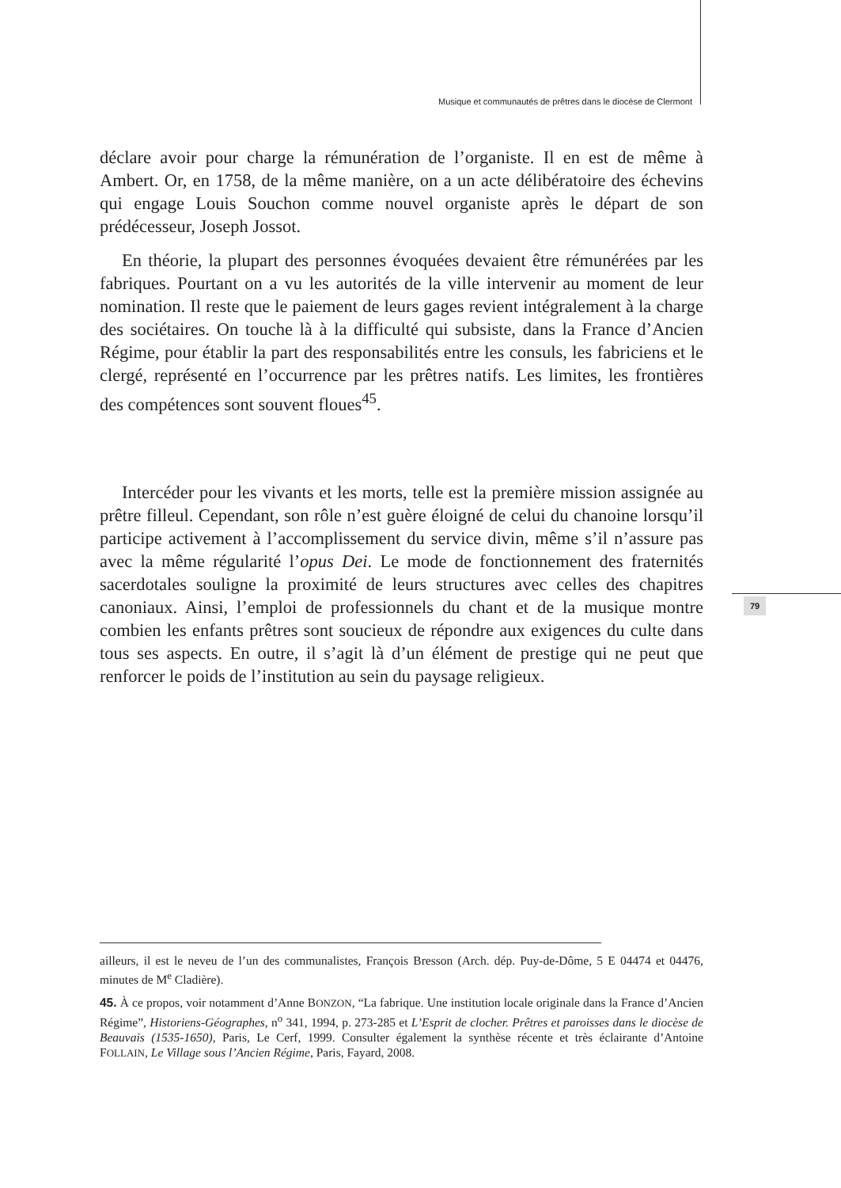Musique et communautés de prêtres dans le diocèse de Clermont
79
déclare avoir pour charge la rémunération de l’organiste. Il en est de même à Ambert. Or, en 1758, de la même manière, on a un acte délibératoire des échevins qui engage Louis Souchon comme nouvel organiste après le départ de son prédécesseur, Joseph Jossot.
En théorie, la plupart des personnes évoquées devaient être rémunérées par les fabriques. Pourtant on a vu les autorités de la ville intervenir au moment de leur nomination. Il reste que le paiement de leurs gages revient intégralement à la charge des sociétaires. On touche là à la difficulté qui subsiste, dans la France d’Ancien Régime, pour établir la part des responsabilités entre les consuls, les fabriciens et le clergé, représenté en l’occurrence par les prêtres natifs. Les limites, les frontières des compétences sont souvent floues<sup>45</sup>.
Intercéder pour les vivants et les morts, telle est la première mission assignée au prêtre filleul. Cependant, son rôle n’est guère éloigné de celui du chanoine lorsqu’il participe activement à l’accomplissement du service divin, même s’il n’assure pas avec la même régularité l’opus Dei. Le mode de fonctionnement des fraternités sacerdotales souligne la proximité de leurs structures avec celles des chapitres canoniaux. Ainsi, l’emploi de professionnels du chant et de la musique montre combien les enfants prêtres sont soucieux de répondre aux exigences du culte dans tous ses aspects. En outre, il s’agit là d’un élément de prestige qui ne peut que renforcer le poids de l’institution au sein du paysage religieux.
ailleurs, il est le neveu de l’un des communalistes, François Bresson (Arch. dép. Puy-de-Dôme, 5 E 04474 et 04476, minutes de M<sup>e</sup> Cladière).
45. À ce propos, voir notamment d’Anne BONZON, “La fabrique. Une institution locale originale dans la France d’Ancien Régime”, Historiens-Géographes, n<sup>o</sup> 341, 1994, p. 273-285 et L’Esprit de clocher. Prêtres et paroisses dans le diocèse de Beauvais (1535-1650), Paris, Le Cerf, 1999. Consulter également la synthèse récente et très éclairante d’Antoine FOLLAIN, Le Village sous l’Ancien Régime, Paris, Fayard, 2008.